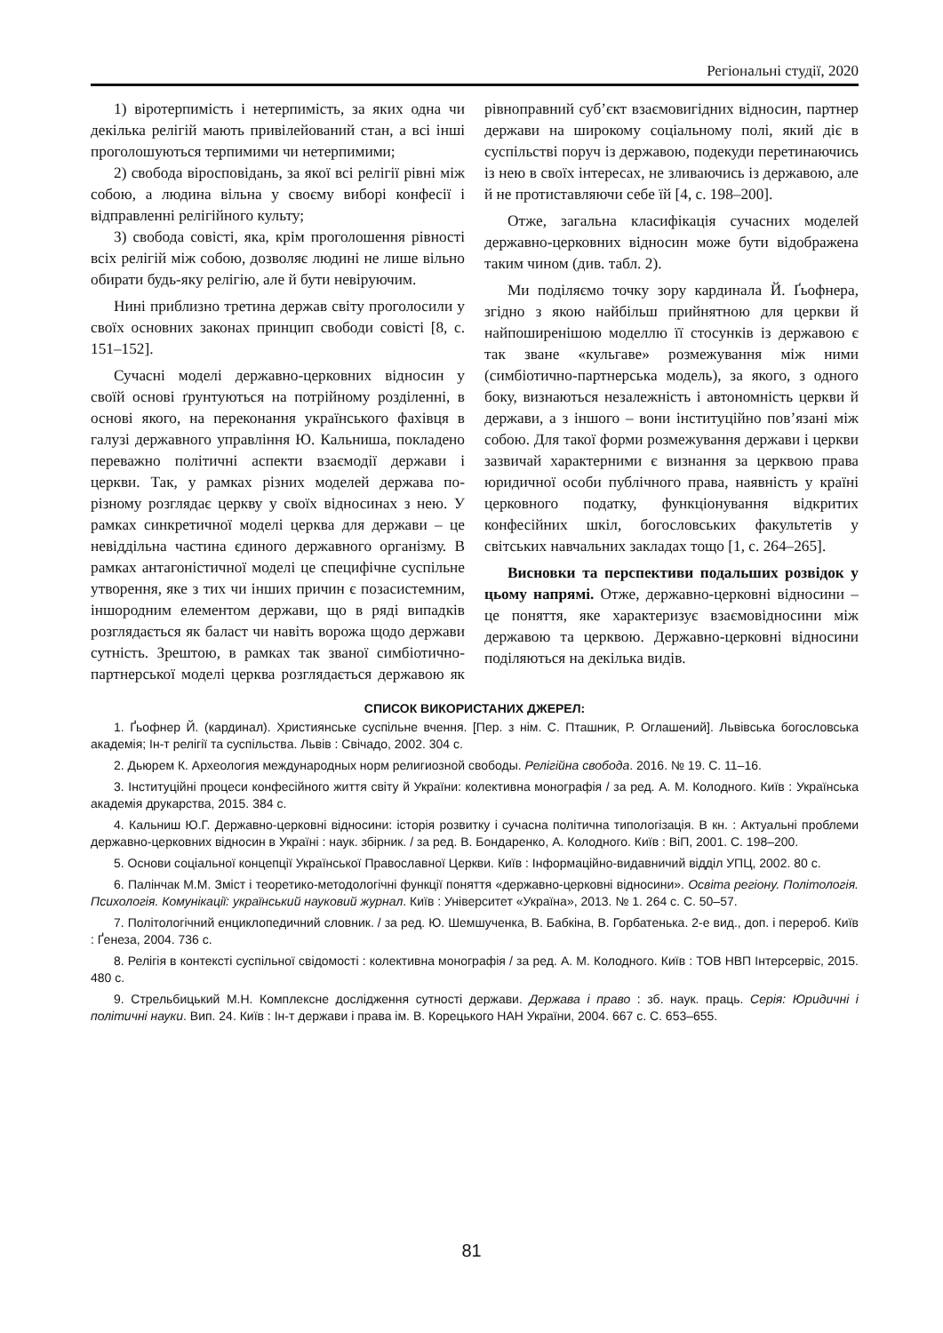Регіональні студії, 2020
1) віротерпимість і нетерпимість, за яких одна чи декілька релігій мають привілейований стан, а всі інші проголошуються терпимими чи нетерпимими;
2) свобода віросповідань, за якої всі релігії рівні між собою, а людина вільна у своєму виборі конфесії і відправленні релігійного культу;
3) свобода совісті, яка, крім проголошення рівності всіх релігій між собою, дозволяє людині не лише вільно обирати будь-яку релігію, але й бути невіруючим.
Нині приблизно третина держав світу проголосили у своїх основних законах принцип свободи совісті [8, с. 151–152].
Сучасні моделі державно-церковних відносин у своїй основі ґрунтуються на потрійному розділенні, в основі якого, на переконання українського фахівця в галузі державного управління Ю. Кальниша, покладено переважно політичні аспекти взаємодії держави і церкви. Так, у рамках різних моделей держава по-різному розглядає церкву у своїх відносинах з нею. У рамках синкретичної моделі церква для держави – це невіддільна частина єдиного державного організму. В рамках антагоністичної моделі це специфічне суспільне утворення, яке з тих чи інших причин є позасистемним, іншородним елементом держави, що в ряді випадків розглядається як баласт чи навіть ворожа щодо держави сутність. Зрештою, в рамках так званої симбіотично-партнерської моделі церква розглядається державою як рівноправний суб’єкт взаємовигідних відносин, партнер держави на широкому соціальному полі, який діє в суспільстві поруч із державою, подекуди перетинаючись із нею в своїх інтересах, не зливаючись із державою, але й не протиставляючи себе їй [4, с. 198–200].
Отже, загальна класифікація сучасних моделей державно-церковних відносин може бути відображена таким чином (див. табл. 2).
Ми поділяємо точку зору кардинала Й. Ґьофнера, згідно з якою найбільш прийнятною для церкви й найпоширенішою моделлю її стосунків із державою є так зване «кульгаве» розмежування між ними (симбіотично-партнерська модель), за якого, з одного боку, визнаються незалежність і автономність церкви й держави, а з іншого – вони інституційно пов’язані між собою. Для такої форми розмежування держави і церкви зазвичай характерними є визнання за церквою права юридичної особи публічного права, наявність у країні церковного податку, функціонування відкритих конфесійних шкіл, богословських факультетів у світських навчальних закладах тощо [1, с. 264–265].
Висновки та перспективи подальших розвідок у цьому напрямі. Отже, державно-церковні відносини – це поняття, яке характеризує взаємовідносини між державою та церквою. Державно-церковні відносини поділяються на декілька видів.
СПИСОК ВИКОРИСТАНИХ ДЖЕРЕЛ:
1. Ґьофнер Й. (кардинал). Християнське суспільне вчення. [Пер. з нім. С. Пташник, Р. Оглашений]. Львівська богословська академія; Ін-т релігії та суспільства. Львів : Свічадо, 2002. 304 с.
2. Дьюрем К. Археология международных норм религиозной свободы. Релігійна свобода. 2016. № 19. С. 11–16.
3. Інституційні процеси конфесійного життя світу й України: колективна монографія / за ред. А. М. Колодного. Київ : Українська академія друкарства, 2015. 384 с.
4. Кальниш Ю.Г. Державно-церковні відносини: історія розвитку і сучасна політична типологізація. В кн. : Актуальні проблеми державно-церковних відносин в Україні : наук. збірник. / за ред. В. Бондаренко, А. Колодного. Київ : ВіП, 2001. С. 198–200.
5. Основи соціальної концепції Української Православної Церкви. Київ : Інформаційно-видавничий відділ УПЦ, 2002. 80 с.
6. Палінчак М.М. Зміст і теоретико-методологічні функції поняття «державно-церковні відносини». Освіта регіону. Політологія. Психологія. Комунікації: український науковий журнал. Київ : Університет «Україна», 2013. № 1. 264 с. С. 50–57.
7. Політологічний енциклопедичний словник. / за ред. Ю. Шемшученка, В. Бабкіна, В. Горбатенька. 2-е вид., доп. і перероб. Київ : Ґенеза, 2004. 736 с.
8. Релігія в контексті суспільної свідомості : колективна монографія / за ред. А. М. Колодного. Київ : ТОВ НВП Інтерсервіс, 2015. 480 с.
9. Стрельбицький М.Н. Комплексне дослідження сутності держави. Держава і право : зб. наук. праць. Серія: Юридичні і політичні науки. Вип. 24. Київ : Ін-т держави і права ім. В. Корецького НАН України, 2004. 667 с. С. 653–655.
81